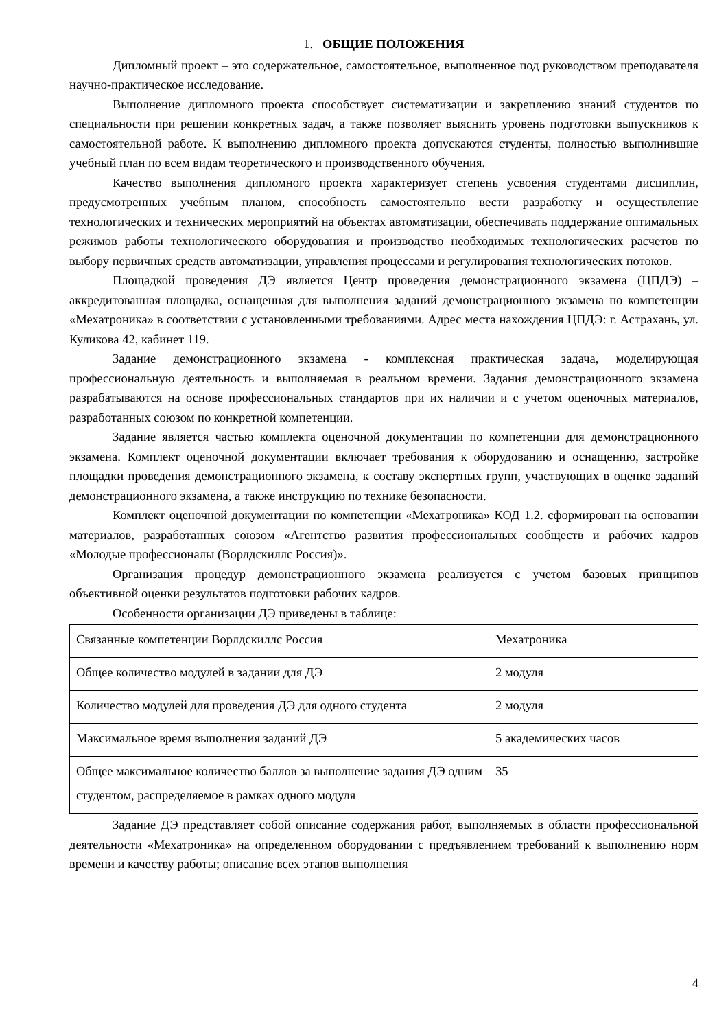1. ОБЩИЕ ПОЛОЖЕНИЯ
Дипломный проект – это содержательное, самостоятельное, выполненное под руководством преподавателя научно-практическое исследование.
Выполнение дипломного проекта способствует систематизации и закреплению знаний студентов по специальности при решении конкретных задач, а также позволяет выяснить уровень подготовки выпускников к самостоятельной работе. К выполнению дипломного проекта допускаются студенты, полностью выполнившие учебный план по всем видам теоретического и производственного обучения.
Качество выполнения дипломного проекта характеризует степень усвоения студентами дисциплин, предусмотренных учебным планом, способность самостоятельно вести разработку и осуществление технологических и технических мероприятий на объектах автоматизации, обеспечивать поддержание оптимальных режимов работы технологического оборудования и производство необходимых технологических расчетов по выбору первичных средств автоматизации, управления процессами и регулирования технологических потоков.
Площадкой проведения ДЭ является Центр проведения демонстрационного экзамена (ЦПДЭ) – аккредитованная площадка, оснащенная для выполнения заданий демонстрационного экзамена по компетенции «Мехатроника» в соответствии с установленными требованиями. Адрес места нахождения ЦПДЭ: г. Астрахань, ул. Куликова 42, кабинет 119.
Задание демонстрационного экзамена - комплексная практическая задача, моделирующая профессиональную деятельность и выполняемая в реальном времени. Задания демонстрационного экзамена разрабатываются на основе профессиональных стандартов при их наличии и с учетом оценочных материалов, разработанных союзом по конкретной компетенции.
Задание является частью комплекта оценочной документации по компетенции для демонстрационного экзамена. Комплект оценочной документации включает требования к оборудованию и оснащению, застройке площадки проведения демонстрационного экзамена, к составу экспертных групп, участвующих в оценке заданий демонстрационного экзамена, а также инструкцию по технике безопасности.
Комплект оценочной документации по компетенции «Мехатроника» КОД 1.2. сформирован на основании материалов, разработанных союзом «Агентство развития профессиональных сообществ и рабочих кадров «Молодые профессионалы (Ворлдскиллс Россия)».
Организация процедур демонстрационного экзамена реализуется с учетом базовых принципов объективной оценки результатов подготовки рабочих кадров.
Особенности организации ДЭ приведены в таблице:
| Связанные компетенции Ворлдскиллс Россия | Мехатроника |
| Общее количество модулей в задании для ДЭ | 2 модуля |
| Количество модулей для проведения ДЭ для одного студента | 2 модуля |
| Максимальное время выполнения заданий ДЭ | 5 академических часов |
| Общее максимальное количество баллов за выполнение задания ДЭ одним студентом, распределяемое в рамках одного модуля | 35 |
Задание ДЭ представляет собой описание содержания работ, выполняемых в области профессиональной деятельности «Мехатроника» на определенном оборудовании с предъявлением требований к выполнению норм времени и качеству работы; описание всех этапов выполнения
4